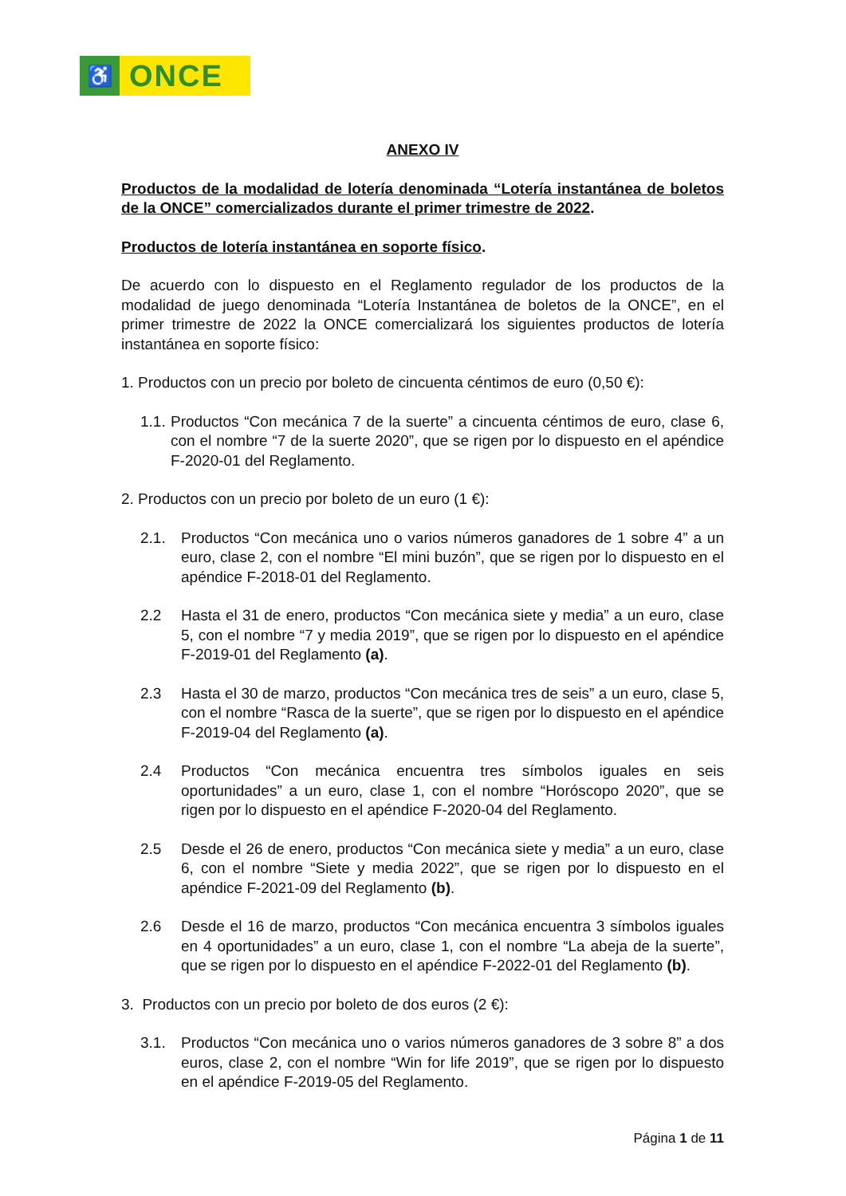♿
ONCE
ANEXO IV
Productos de la modalidad de lotería denominada “Lotería instantánea de boletos de la ONCE” comercializados durante el primer trimestre de 2022.
Productos de lotería instantánea en soporte físico.
De acuerdo con lo dispuesto en el Reglamento regulador de los productos de la modalidad de juego denominada “Lotería Instantánea de boletos de la ONCE”, en el primer trimestre de 2022 la ONCE comercializará los siguientes productos de lotería instantánea en soporte físico:
1. Productos con un precio por boleto de cincuenta céntimos de euro (0,50 €):
1.1. Productos “Con mecánica 7 de la suerte” a cincuenta céntimos de euro, clase 6, con el nombre “7 de la suerte 2020”, que se rigen por lo dispuesto en el apéndice F-2020-01 del Reglamento.
2. Productos con un precio por boleto de un euro (1 €):
2.1. Productos “Con mecánica uno o varios números ganadores de 1 sobre 4” a un euro, clase 2, con el nombre “El mini buzón”, que se rigen por lo dispuesto en el apéndice F-2018-01 del Reglamento.
2.2 Hasta el 31 de enero, productos “Con mecánica siete y media” a un euro, clase 5, con el nombre “7 y media 2019”, que se rigen por lo dispuesto en el apéndice F-2019-01 del Reglamento (a).
2.3 Hasta el 30 de marzo, productos “Con mecánica tres de seis” a un euro, clase 5, con el nombre “Rasca de la suerte”, que se rigen por lo dispuesto en el apéndice F-2019-04 del Reglamento (a).
2.4 Productos “Con mecánica encuentra tres símbolos iguales en seis oportunidades” a un euro, clase 1, con el nombre “Horóscopo 2020”, que se rigen por lo dispuesto en el apéndice F-2020-04 del Reglamento.
2.5 Desde el 26 de enero, productos “Con mecánica siete y media” a un euro, clase 6, con el nombre “Siete y media 2022”, que se rigen por lo dispuesto en el apéndice F-2021-09 del Reglamento (b).
2.6 Desde el 16 de marzo, productos “Con mecánica encuentra 3 símbolos iguales en 4 oportunidades” a un euro, clase 1, con el nombre “La abeja de la suerte”, que se rigen por lo dispuesto en el apéndice F-2022-01 del Reglamento (b).
3. Productos con un precio por boleto de dos euros (2 €):
3.1. Productos “Con mecánica uno o varios números ganadores de 3 sobre 8” a dos euros, clase 2, con el nombre “Win for life 2019”, que se rigen por lo dispuesto en el apéndice F-2019-05 del Reglamento.
Página 1 de 11